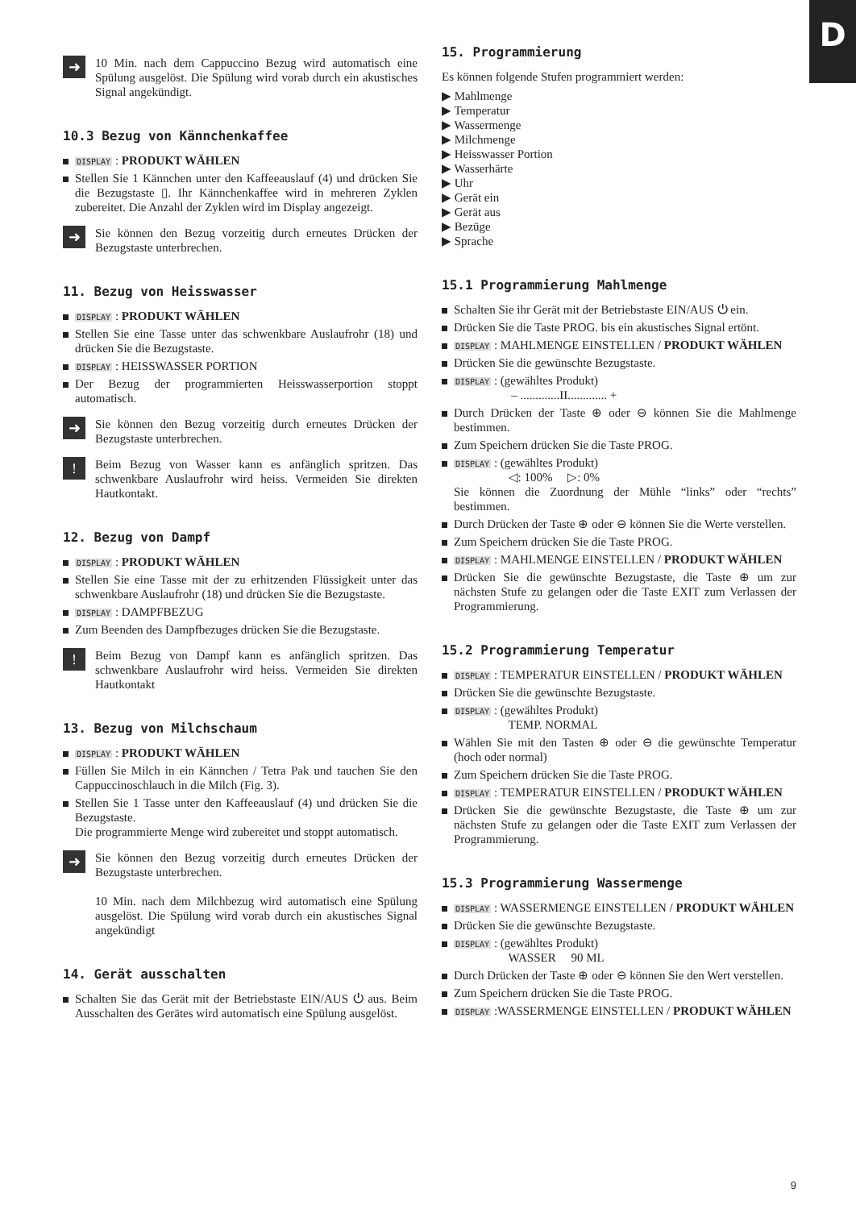D
➜
10 Min. nach dem Cappuccino Bezug wird automatisch eine Spülung ausgelöst. Die Spülung wird vorab durch ein akustisches Signal angekündigt.
10.3 Bezug von Kännchenkaffee
DISPLAY : PRODUKT WÄHLEN
Stellen Sie 1 Kännchen unter den Kaffeeauslauf (4) und drücken Sie die Bezugstaste ▯. Ihr Kännchenkaffee wird in mehreren Zyklen zubereitet. Die Anzahl der Zyklen wird im Display angezeigt.
➜
Sie können den Bezug vorzeitig durch erneutes Drücken der Bezugstaste unterbrechen.
11. Bezug von Heisswasser
DISPLAY : PRODUKT WÄHLEN
Stellen Sie eine Tasse unter das schwenkbare Auslaufrohr (18) und drücken Sie die Bezugstaste.
DISPLAY : HEISSWASSER PORTION
Der Bezug der programmierten Heisswasserportion stoppt automatisch.
➜
Sie können den Bezug vorzeitig durch erneutes Drücken der Bezugstaste unterbrechen.
!
Beim Bezug von Wasser kann es anfänglich spritzen. Das schwenkbare Auslaufrohr wird heiss. Vermeiden Sie direkten Hautkontakt.
12. Bezug von Dampf
DISPLAY : PRODUKT WÄHLEN
Stellen Sie eine Tasse mit der zu erhitzenden Flüssigkeit unter das schwenkbare Auslaufrohr (18) und drücken Sie die Bezugstaste.
DISPLAY : DAMPFBEZUG
Zum Beenden des Dampfbezuges drücken Sie die Bezugstaste.
!
Beim Bezug von Dampf kann es anfänglich spritzen. Das schwenkbare Auslaufrohr wird heiss. Vermeiden Sie direkten Hautkontakt
13. Bezug von Milchschaum
DISPLAY : PRODUKT WÄHLEN
Füllen Sie Milch in ein Kännchen / Tetra Pak und tauchen Sie den Cappuccinoschlauch in die Milch (Fig. 3).
Stellen Sie 1 Tasse unter den Kaffeeauslauf (4) und drücken Sie die Bezugstaste.
Die programmierte Menge wird zubereitet und stoppt automatisch.
➜
Sie können den Bezug vorzeitig durch erneutes Drücken der Bezugstaste unterbrechen.
10 Min. nach dem Milchbezug wird automatisch eine Spülung ausgelöst. Die Spülung wird vorab durch ein akustisches Signal angekündigt
14. Gerät ausschalten
Schalten Sie das Gerät mit der Betriebstaste EIN/AUS ⏻ aus. Beim Ausschalten des Gerätes wird automatisch eine Spülung ausgelöst.
15. Programmierung
Es können folgende Stufen programmiert werden:
▶ Mahlmenge
▶ Temperatur
▶ Wassermenge
▶ Milchmenge
▶ Heisswasser Portion
▶ Wasserhärte
▶ Uhr
▶ Gerät ein
▶ Gerät aus
▶ Bezüge
▶ Sprache
15.1 Programmierung Mahlmenge
Schalten Sie ihr Gerät mit der Betriebstaste EIN/AUS ⏻ ein.
Drücken Sie die Taste PROG. bis ein akustisches Signal ertönt.
DISPLAY : MAHLMENGE EINSTELLEN / PRODUKT WÄHLEN
Drücken Sie die gewünschte Bezugstaste.
DISPLAY : (gewähltes Produkt)
– .............II............. +
Durch Drücken der Taste ⊕ oder ⊖ können Sie die Mahlmenge bestimmen.
Zum Speichern drücken Sie die Taste PROG.
DISPLAY : (gewähltes Produkt)
◁: 100% ▷: 0%
Sie können die Zuordnung der Mühle “links” oder “rechts” bestimmen.
Durch Drücken der Taste ⊕ oder ⊖ können Sie die Werte verstellen.
Zum Speichern drücken Sie die Taste PROG.
DISPLAY : MAHLMENGE EINSTELLEN / PRODUKT WÄHLEN
Drücken Sie die gewünschte Bezugstaste, die Taste ⊕ um zur nächsten Stufe zu gelangen oder die Taste EXIT zum Verlassen der Programmierung.
15.2 Programmierung Temperatur
DISPLAY : TEMPERATUR EINSTELLEN / PRODUKT WÄHLEN
Drücken Sie die gewünschte Bezugstaste.
DISPLAY : (gewähltes Produkt)
TEMP. NORMAL
Wählen Sie mit den Tasten ⊕ oder ⊖ die gewünschte Temperatur (hoch oder normal)
Zum Speichern drücken Sie die Taste PROG.
DISPLAY : TEMPERATUR EINSTELLEN / PRODUKT WÄHLEN
Drücken Sie die gewünschte Bezugstaste, die Taste ⊕ um zur nächsten Stufe zu gelangen oder die Taste EXIT zum Verlassen der Programmierung.
15.3 Programmierung Wassermenge
DISPLAY : WASSERMENGE EINSTELLEN / PRODUKT WÄHLEN
Drücken Sie die gewünschte Bezugstaste.
DISPLAY : (gewähltes Produkt)
WASSER 90 ML
Durch Drücken der Taste ⊕ oder ⊖ können Sie den Wert verstellen.
Zum Speichern drücken Sie die Taste PROG.
DISPLAY :WASSERMENGE EINSTELLEN / PRODUKT WÄHLEN
9